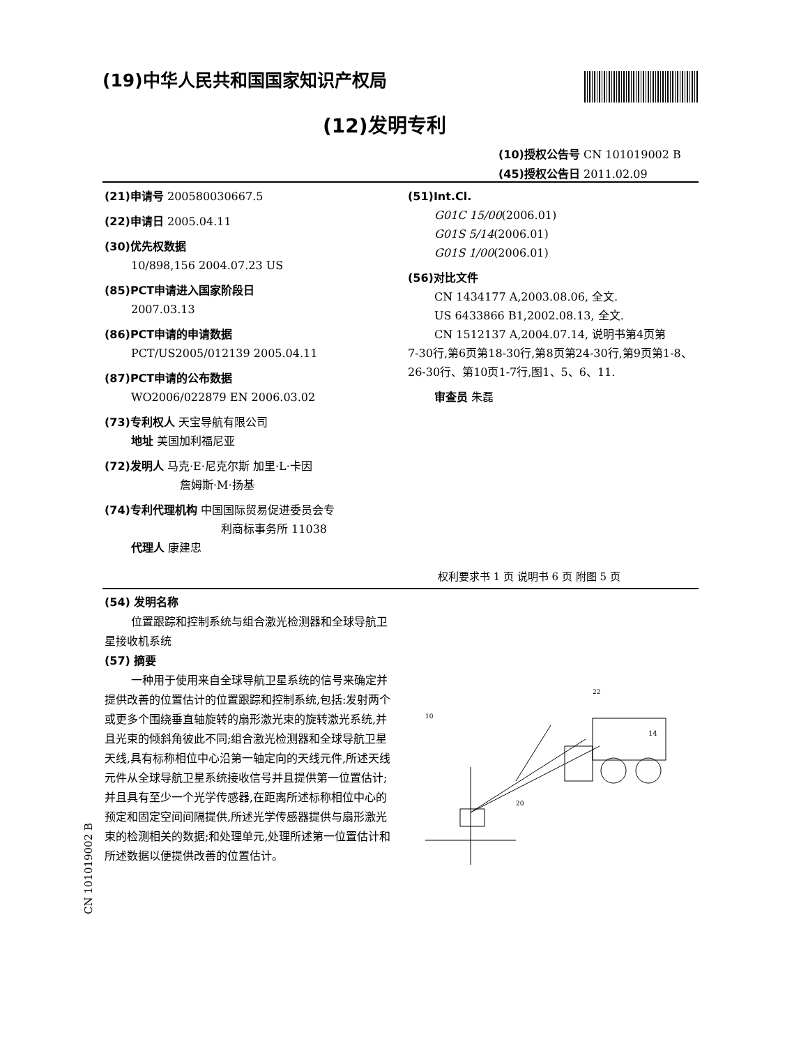(19)中华人民共和国国家知识产权局
(12)发明专利
(10)授权公告号 CN 101019002 B
(45)授权公告日 2011.02.09
(21)申请号 200580030667.5
(22)申请日 2005.04.11
(30)优先权数据
10/898,156 2004.07.23 US
(85)PCT申请进入国家阶段日
2007.03.13
(86)PCT申请的申请数据
PCT/US2005/012139 2005.04.11
(87)PCT申请的公布数据
WO2006/022879 EN 2006.03.02
(73)专利权人 天宝导航有限公司
地址 美国加利福尼亚
(72)发明人 马克·E·尼克尔斯 加里·L·卡因
詹姆斯·M·扬基
(74)专利代理机构 中国国际贸易促进委员会专
利商标事务所 11038
代理人 康建忠
(51)Int.Cl.
G01C 15/00(2006.01)
G01S 5/14(2006.01)
G01S 1/00(2006.01)
(56)对比文件
CN 1434177 A,2003.08.06, 全文.
US 6433866 B1,2002.08.13, 全文.
CN 1512137 A,2004.07.14, 说明书第4页第
7-30行,第6页第18-30行,第8页第24-30行,第9页第1-8、26-30行、第10页1-7行,图1、5、6、11.
审查员 朱磊
权利要求书 1 页 说明书 6 页 附图 5 页
(54) 发明名称
位置跟踪和控制系统与组合激光检测器和全球导航卫星接收机系统
(57) 摘要
一种用于使用来自全球导航卫星系统的信号来确定并提供改善的位置估计的位置跟踪和控制系统,包括:发射两个或更多个围绕垂直轴旋转的扇形激光束的旋转激光系统,并且光束的倾斜角彼此不同;组合激光检测器和全球导航卫星天线,具有标称相位中心沿第一轴定向的天线元件,所述天线元件从全球导航卫星系统接收信号并且提供第一位置估计;并且具有至少一个光学传感器,在距离所述标称相位中心的预定和固定空间间隔提供,所述光学传感器提供与扇形激光束的检测相关的数据;和处理单元,处理所述第一位置估计和所述数据以便提供改善的位置估计。
CN 101019002 B
14
20
10
22